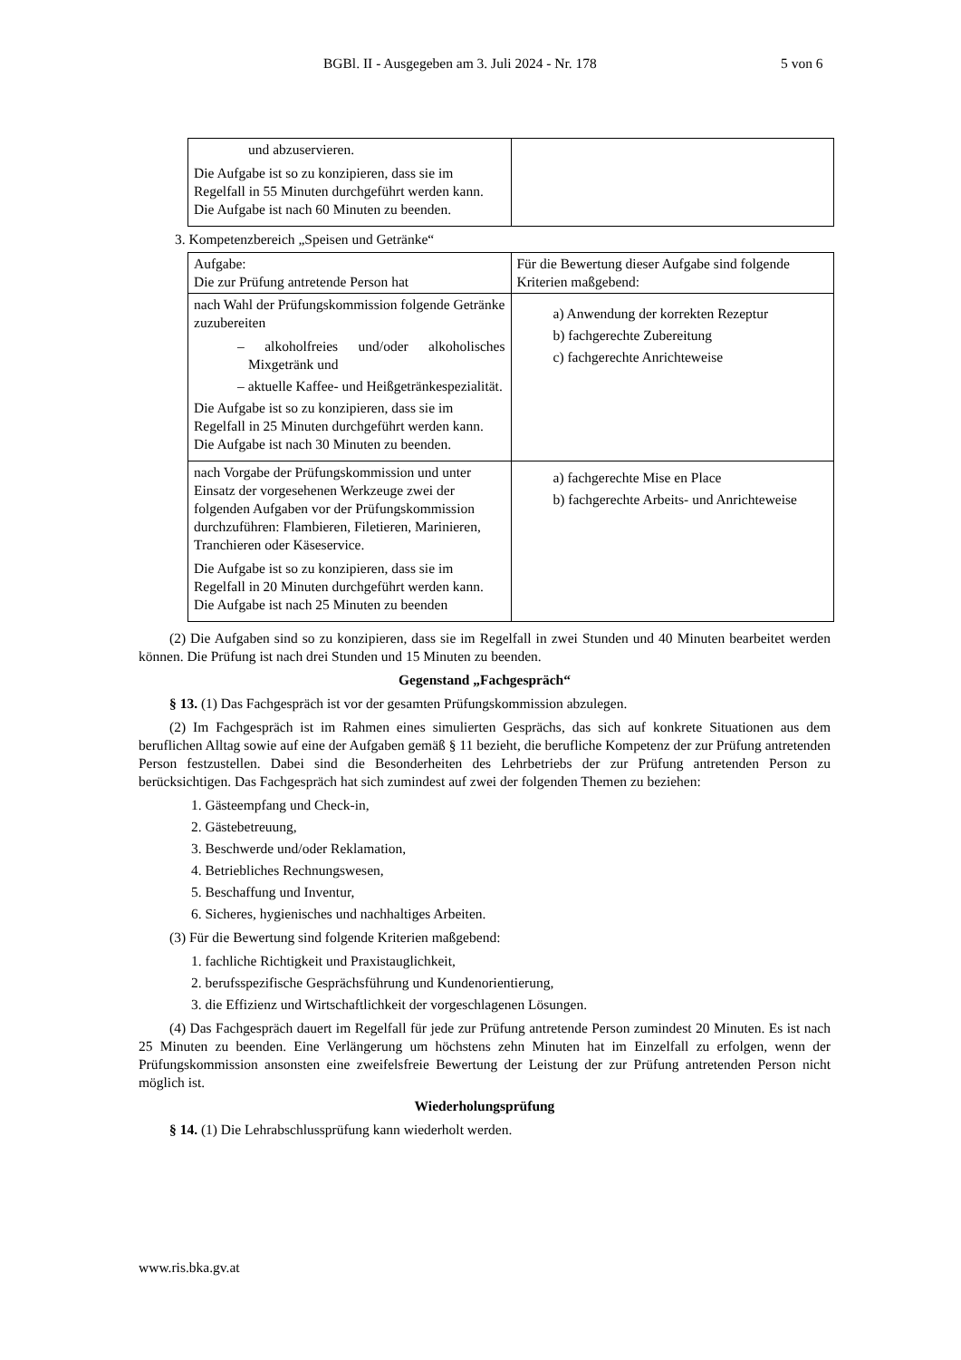BGBl. II - Ausgegeben am 3. Juli 2024 - Nr. 178 5 von 6
| und abzuservieren. Die Aufgabe ist so zu konzipieren, dass sie im Regelfall in 55 Minuten durchgeführt werden kann. Die Aufgabe ist nach 60 Minuten zu beenden. | |
3. Kompetenzbereich „Speisen und Getränke“
| Aufgabe: Die zur Prüfung antretende Person hat | Für die Bewertung dieser Aufgabe sind folgende Kriterien maßgebend: |
| nach Wahl der Prüfungskommission folgende Getränke zuzubereiten – alkoholfreies und/oder alkoholisches Mixgetränk und – aktuelle Kaffee- und Heißgetränkespezialität. Die Aufgabe ist so zu konzipieren, dass sie im Regelfall in 25 Minuten durchgeführt werden kann. Die Aufgabe ist nach 30 Minuten zu beenden. | a) Anwendung der korrekten Rezeptur b) fachgerechte Zubereitung c) fachgerechte Anrichteweise |
| nach Vorgabe der Prüfungskommission und unter Einsatz der vorgesehenen Werkzeuge zwei der folgenden Aufgaben vor der Prüfungskommission durchzuführen: Flambieren, Filetieren, Marinieren, Tranchieren oder Käseservice. Die Aufgabe ist so zu konzipieren, dass sie im Regelfall in 20 Minuten durchgeführt werden kann. Die Aufgabe ist nach 25 Minuten zu beenden | a) fachgerechte Mise en Place b) fachgerechte Arbeits- und Anrichteweise |
(2) Die Aufgaben sind so zu konzipieren, dass sie im Regelfall in zwei Stunden und 40 Minuten bearbeitet werden können. Die Prüfung ist nach drei Stunden und 15 Minuten zu beenden.
Gegenstand „Fachgespräch“
§ 13. (1) Das Fachgespräch ist vor der gesamten Prüfungskommission abzulegen.
(2) Im Fachgespräch ist im Rahmen eines simulierten Gesprächs, das sich auf konkrete Situationen aus dem beruflichen Alltag sowie auf eine der Aufgaben gemäß § 11 bezieht, die berufliche Kompetenz der zur Prüfung antretenden Person festzustellen. Dabei sind die Besonderheiten des Lehrbetriebs der zur Prüfung antretenden Person zu berücksichtigen. Das Fachgespräch hat sich zumindest auf zwei der folgenden Themen zu beziehen:
1. Gästeempfang und Check-in,
2. Gästebetreuung,
3. Beschwerde und/oder Reklamation,
4. Betriebliches Rechnungswesen,
5. Beschaffung und Inventur,
6. Sicheres, hygienisches und nachhaltiges Arbeiten.
(3) Für die Bewertung sind folgende Kriterien maßgebend:
1. fachliche Richtigkeit und Praxistauglichkeit,
2. berufsspezifische Gesprächsführung und Kundenorientierung,
3. die Effizienz und Wirtschaftlichkeit der vorgeschlagenen Lösungen.
(4) Das Fachgespräch dauert im Regelfall für jede zur Prüfung antretende Person zumindest 20 Minuten. Es ist nach 25 Minuten zu beenden. Eine Verlängerung um höchstens zehn Minuten hat im Einzelfall zu erfolgen, wenn der Prüfungskommission ansonsten eine zweifelsfreie Bewertung der Leistung der zur Prüfung antretenden Person nicht möglich ist.
Wiederholungsprüfung
§ 14. (1) Die Lehrabschlussprüfung kann wiederholt werden.
www.ris.bka.gv.at